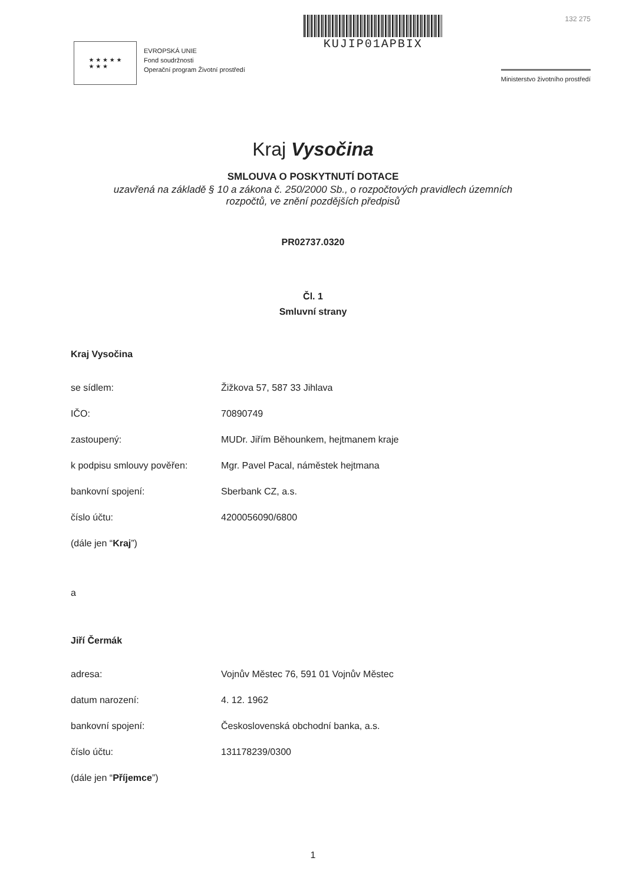★ ★ ★ ★ ★
★ ★ ★
EVROPSKÁ UNIE
Fond soudržnosti
Operační program Životní prostředí
KUJIP01APBIX
132 275
Ministerstvo životního prostředí
Kraj Vysočina
SMLOUVA O POSKYTNUTÍ DOTACE
uzavřená na základě § 10 a zákona č. 250/2000 Sb., o rozpočtových pravidlech územních rozpočtů, ve znění pozdějších předpisů
PR02737.0320
Čl. 1
Smluvní strany
Kraj Vysočina
se sídlem: Žižkova 57, 587 33 Jihlava
IČO: 70890749
zastoupený: MUDr. Jiřím Běhounkem, hejtmanem kraje
k podpisu smlouvy pověřen: Mgr. Pavel Pacal, náměstek hejtmana
bankovní spojení: Sberbank CZ, a.s.
číslo účtu: 4200056090/6800
(dále jen “Kraj”)
a
Jiří Čermák
adresa: Vojnův Městec 76, 591 01 Vojnův Městec
datum narození: 4. 12. 1962
bankovní spojení: Československá obchodní banka, a.s.
číslo účtu: 131178239/0300
(dále jen “Příjemce”)
1